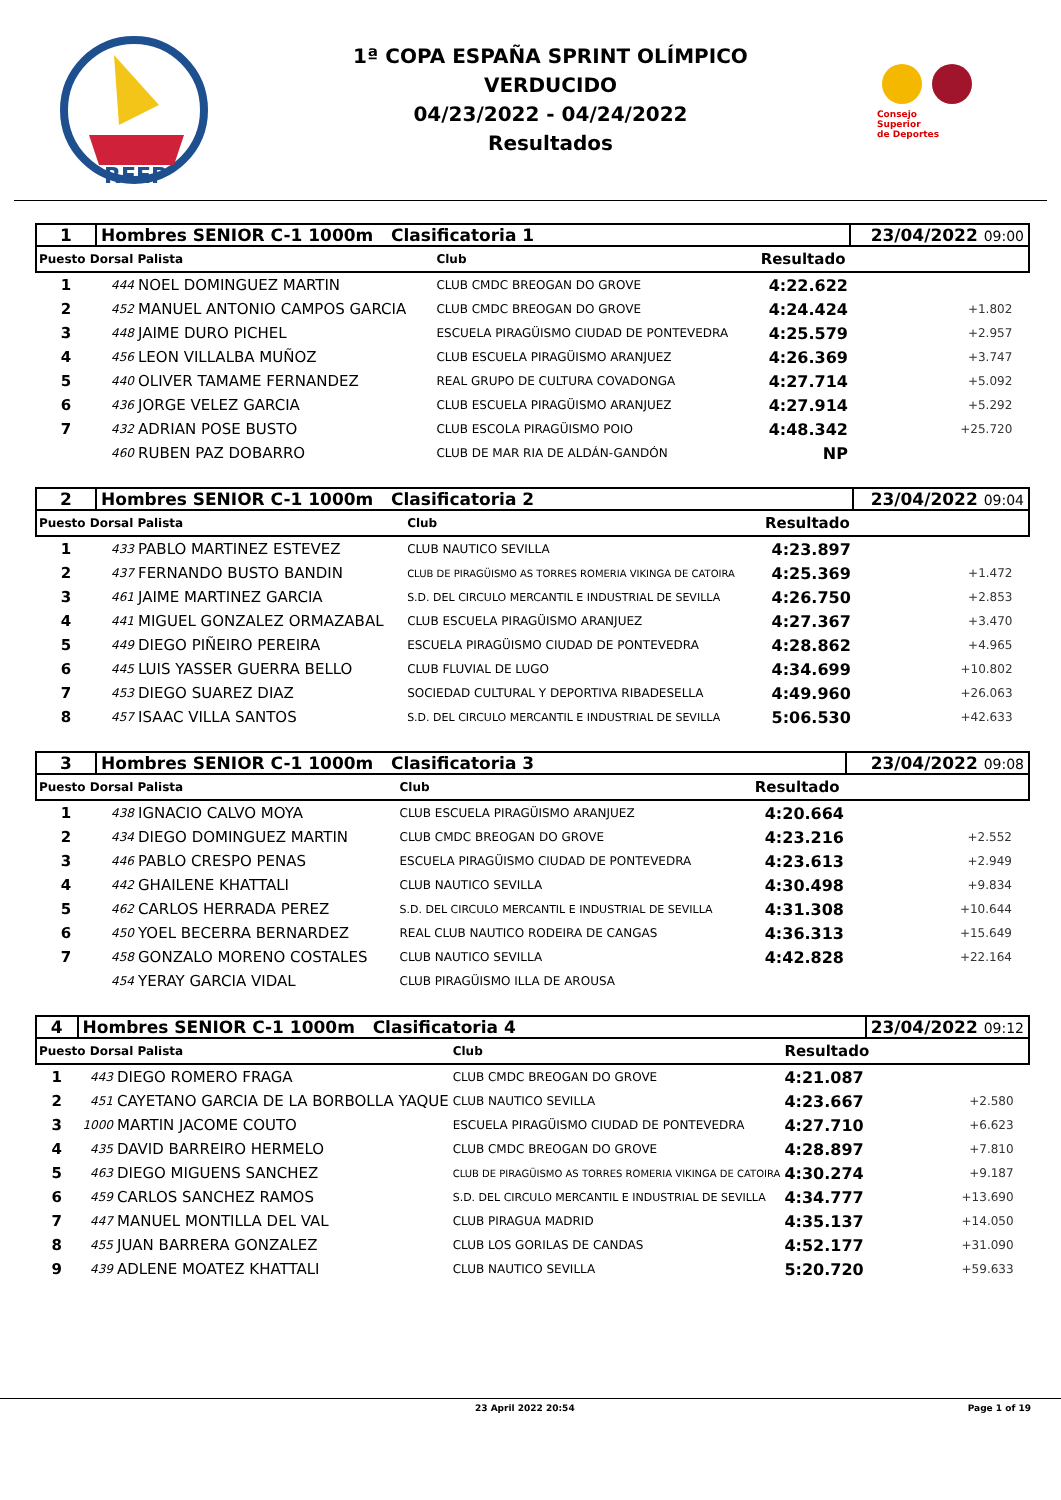RFEP
1ª COPA ESPAÑA SPRINT OLÍMPICO
VERDUCIDO
04/23/2022 - 04/24/2022
Resultados
Consejo
Superior
de Deportes
| 1 | Hombres SENIOR C-1 1000m Clasificatoria 1 | | | | 23/04/2022 09:00 | |
| Puesto Dorsal Palista | | | Club | Resultado | | |
| 1 | 444 | NOEL DOMINGUEZ MARTIN | CLUB CMDC BREOGAN DO GROVE | 4:22.622 | | |
| 2 | 452 | MANUEL ANTONIO CAMPOS GARCIA | CLUB CMDC BREOGAN DO GROVE | 4:24.424 | +1.802 | |
| 3 | 448 | JAIME DURO PICHEL | ESCUELA PIRAGÜISMO CIUDAD DE PONTEVEDRA | 4:25.579 | +2.957 | |
| 4 | 456 | LEON VILLALBA MUÑOZ | CLUB ESCUELA PIRAGÜISMO ARANJUEZ | 4:26.369 | +3.747 | |
| 5 | 440 | OLIVER TAMAME FERNANDEZ | REAL GRUPO DE CULTURA COVADONGA | 4:27.714 | +5.092 | |
| 6 | 436 | JORGE VELEZ GARCIA | CLUB ESCUELA PIRAGÜISMO ARANJUEZ | 4:27.914 | +5.292 | |
| 7 | 432 | ADRIAN POSE BUSTO | CLUB ESCOLA PIRAGÜISMO POIO | 4:48.342 | +25.720 | |
| | 460 | RUBEN PAZ DOBARRO | CLUB DE MAR RIA DE ALDÁN-GANDÓN | NP | | |
| 2 | Hombres SENIOR C-1 1000m Clasificatoria 2 | | | | 23/04/2022 09:04 | |
| Puesto Dorsal Palista | | | Club | Resultado | | |
| 1 | 433 | PABLO MARTINEZ ESTEVEZ | CLUB NAUTICO SEVILLA | 4:23.897 | | |
| 2 | 437 | FERNANDO BUSTO BANDIN | CLUB DE PIRAGÜISMO AS TORRES ROMERIA VIKINGA DE CATOIRA | 4:25.369 | +1.472 | |
| 3 | 461 | JAIME MARTINEZ GARCIA | S.D. DEL CIRCULO MERCANTIL E INDUSTRIAL DE SEVILLA | 4:26.750 | +2.853 | |
| 4 | 441 | MIGUEL GONZALEZ ORMAZABAL | CLUB ESCUELA PIRAGÜISMO ARANJUEZ | 4:27.367 | +3.470 | |
| 5 | 449 | DIEGO PIÑEIRO PEREIRA | ESCUELA PIRAGÜISMO CIUDAD DE PONTEVEDRA | 4:28.862 | +4.965 | |
| 6 | 445 | LUIS YASSER GUERRA BELLO | CLUB FLUVIAL DE LUGO | 4:34.699 | +10.802 | |
| 7 | 453 | DIEGO SUAREZ DIAZ | SOCIEDAD CULTURAL Y DEPORTIVA RIBADESELLA | 4:49.960 | +26.063 | |
| 8 | 457 | ISAAC VILLA SANTOS | S.D. DEL CIRCULO MERCANTIL E INDUSTRIAL DE SEVILLA | 5:06.530 | +42.633 | |
| 3 | Hombres SENIOR C-1 1000m Clasificatoria 3 | | | | 23/04/2022 09:08 | |
| Puesto Dorsal Palista | | | Club | Resultado | | |
| 1 | 438 | IGNACIO CALVO MOYA | CLUB ESCUELA PIRAGÜISMO ARANJUEZ | 4:20.664 | | |
| 2 | 434 | DIEGO DOMINGUEZ MARTIN | CLUB CMDC BREOGAN DO GROVE | 4:23.216 | +2.552 | |
| 3 | 446 | PABLO CRESPO PENAS | ESCUELA PIRAGÜISMO CIUDAD DE PONTEVEDRA | 4:23.613 | +2.949 | |
| 4 | 442 | GHAILENE KHATTALI | CLUB NAUTICO SEVILLA | 4:30.498 | +9.834 | |
| 5 | 462 | CARLOS HERRADA PEREZ | S.D. DEL CIRCULO MERCANTIL E INDUSTRIAL DE SEVILLA | 4:31.308 | +10.644 | |
| 6 | 450 | YOEL BECERRA BERNARDEZ | REAL CLUB NAUTICO RODEIRA DE CANGAS | 4:36.313 | +15.649 | |
| 7 | 458 | GONZALO MORENO COSTALES | CLUB NAUTICO SEVILLA | 4:42.828 | +22.164 | |
| | 454 | YERAY GARCIA VIDAL | CLUB PIRAGÜISMO ILLA DE AROUSA | | | |
| 4 | Hombres SENIOR C-1 1000m Clasificatoria 4 | | | | 23/04/2022 09:12 | |
| Puesto Dorsal Palista | | | Club | Resultado | | |
| 1 | 443 | DIEGO ROMERO FRAGA | CLUB CMDC BREOGAN DO GROVE | 4:21.087 | | |
| 2 | 451 | CAYETANO GARCIA DE LA BORBOLLA YAQUE | CLUB NAUTICO SEVILLA | 4:23.667 | +2.580 | |
| 3 | 1000 | MARTIN JACOME COUTO | ESCUELA PIRAGÜISMO CIUDAD DE PONTEVEDRA | 4:27.710 | +6.623 | |
| 4 | 435 | DAVID BARREIRO HERMELO | CLUB CMDC BREOGAN DO GROVE | 4:28.897 | +7.810 | |
| 5 | 463 | DIEGO MIGUENS SANCHEZ | CLUB DE PIRAGÜISMO AS TORRES ROMERIA VIKINGA DE CATOIRA | 4:30.274 | +9.187 | |
| 6 | 459 | CARLOS SANCHEZ RAMOS | S.D. DEL CIRCULO MERCANTIL E INDUSTRIAL DE SEVILLA | 4:34.777 | +13.690 | |
| 7 | 447 | MANUEL MONTILLA DEL VAL | CLUB PIRAGUA MADRID | 4:35.137 | +14.050 | |
| 8 | 455 | JUAN BARRERA GONZALEZ | CLUB LOS GORILAS DE CANDAS | 4:52.177 | +31.090 | |
| 9 | 439 | ADLENE MOATEZ KHATTALI | CLUB NAUTICO SEVILLA | 5:20.720 | +59.633 | |
23 April 2022 20:54 Page 1 of 19